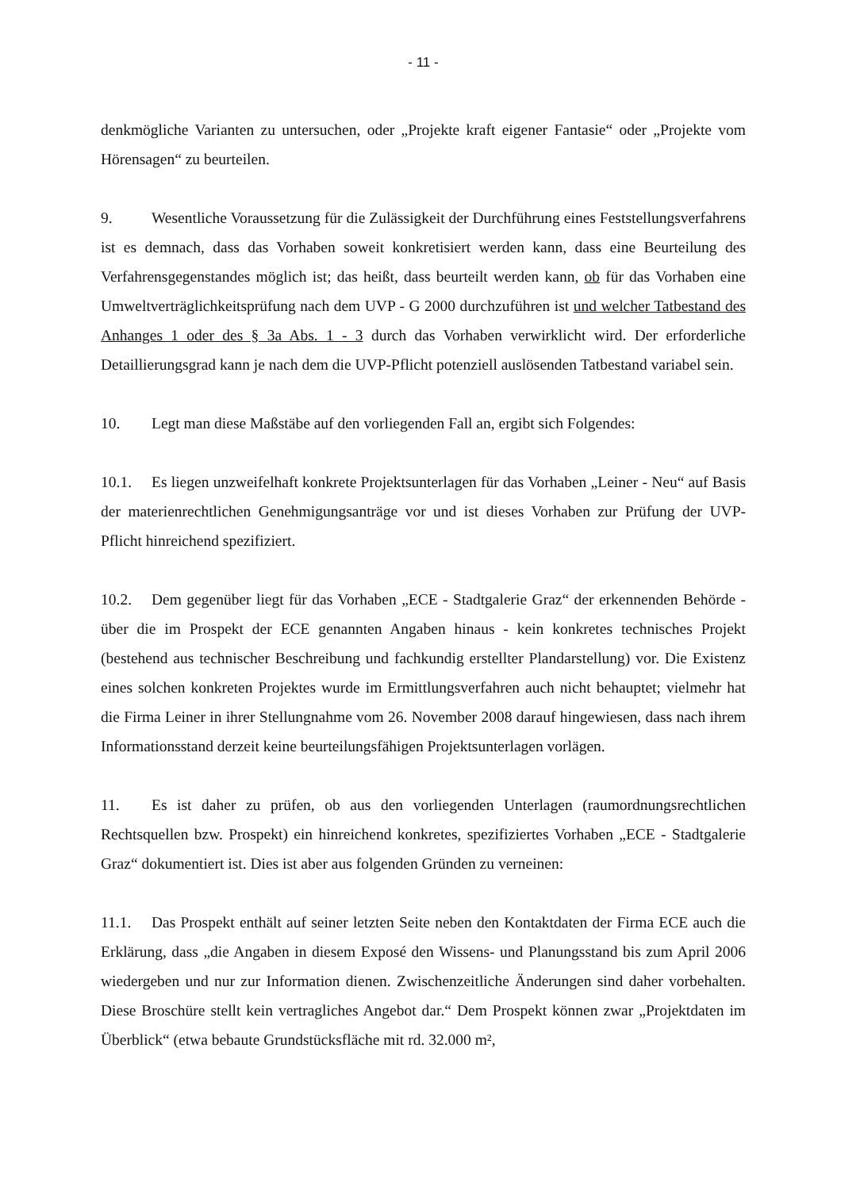- 11 -
denkmögliche Varianten zu untersuchen, oder „Projekte kraft eigener Fantasie“ oder „Projekte vom Hörensagen“ zu beurteilen.
9. Wesentliche Voraussetzung für die Zulässigkeit der Durchführung eines Feststellungs­verfahrens ist es demnach, dass das Vorhaben soweit konkretisiert werden kann, dass eine Beurteilung des Verfahrensgegenstandes möglich ist; das heißt, dass beurteilt werden kann, ob für das Vorhaben eine Umweltverträglichkeitsprüfung nach dem UVP - G 2000 durchzuführen ist und welcher Tatbestand des Anhanges 1 oder des § 3a Abs. 1 - 3 durch das Vorhaben verwirklicht wird. Der erforderliche Detaillierungsgrad kann je nach dem die UVP-Pflicht potenziell auslösenden Tatbestand variabel sein.
10. Legt man diese Maßstäbe auf den vorliegenden Fall an, ergibt sich Folgendes:
10.1. Es liegen unzweifelhaft konkrete Projektsunterlagen für das Vorhaben „Leiner - Neu“ auf Basis der materienrechtlichen Genehmigungsanträge vor und ist dieses Vorhaben zur Prüfung der UVP-Pflicht hinreichend spezifiziert.
10.2. Dem gegenüber liegt für das Vorhaben „ECE - Stadtgalerie Graz“ der erkennenden Behörde - über die im Prospekt der ECE genannten Angaben hinaus - kein konkretes technisches Projekt (bestehend aus technischer Beschreibung und fachkundig erstellter Plandarstellung) vor. Die Existenz eines solchen konkreten Projektes wurde im Ermittlungs­verfahren auch nicht behauptet; vielmehr hat die Firma Leiner in ihrer Stellungnahme vom 26. November 2008 darauf hingewiesen, dass nach ihrem Informationsstand derzeit keine beurteilungsfähigen Projektsunterlagen vorlägen.
11. Es ist daher zu prüfen, ob aus den vorliegenden Unterlagen (raumordnungsrechtlichen Rechtsquellen bzw. Prospekt) ein hinreichend konkretes, spezifiziertes Vorhaben „ECE - Stadtgalerie Graz“ dokumentiert ist. Dies ist aber aus folgenden Gründen zu verneinen:
11.1. Das Prospekt enthält auf seiner letzten Seite neben den Kontaktdaten der Firma ECE auch die Erklärung, dass „die Angaben in diesem Exposé den Wissens- und Planungsstand bis zum April 2006 wiedergeben und nur zur Information dienen. Zwischenzeitliche Änderungen sind daher vorbehalten. Diese Broschüre stellt kein vertragliches Angebot dar.“ Dem Prospekt können zwar „Projektdaten im Überblick“ (etwa bebaute Grundstücksfläche mit rd. 32.000 m²,